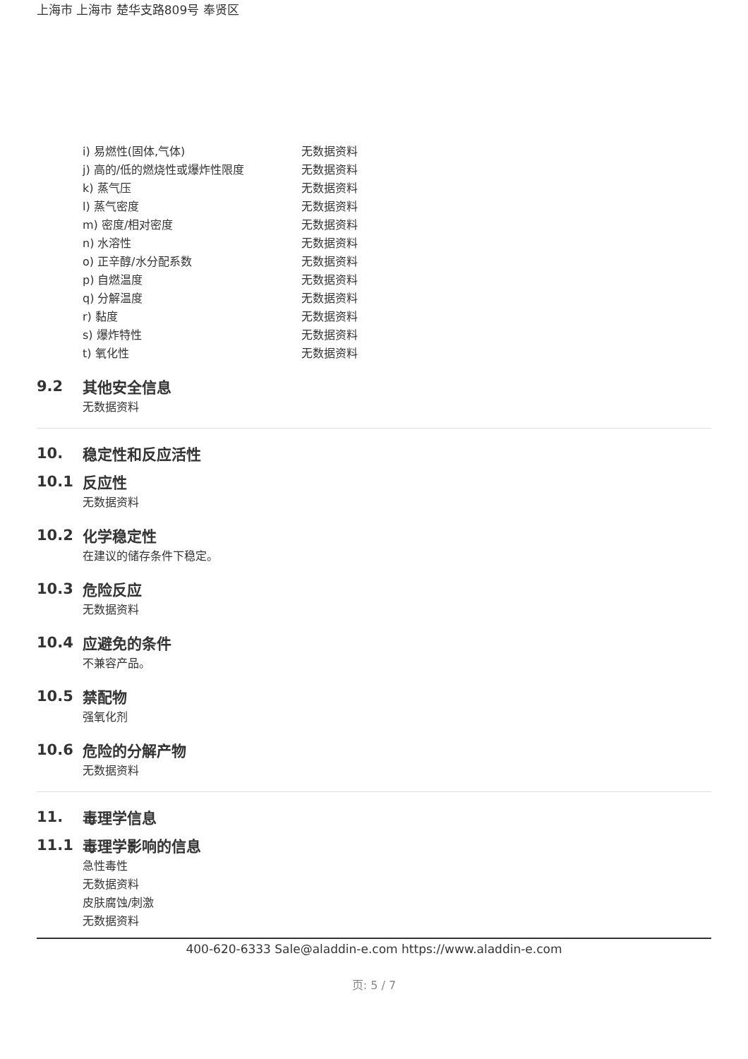上海市 上海市 楚华支路809号 奉贤区
| i) 易燃性(固体,气体) | 无数据资料 |
| j) 高的/低的燃烧性或爆炸性限度 | 无数据资料 |
| k) 蒸气压 | 无数据资料 |
| l) 蒸气密度 | 无数据资料 |
| m) 密度/相对密度 | 无数据资料 |
| n) 水溶性 | 无数据资料 |
| o) 正辛醇/水分配系数 | 无数据资料 |
| p) 自燃温度 | 无数据资料 |
| q) 分解温度 | 无数据资料 |
| r) 黏度 | 无数据资料 |
| s) 爆炸特性 | 无数据资料 |
| t) 氧化性 | 无数据资料 |
9.2 其他安全信息
无数据资料
10. 稳定性和反应活性
10.1 反应性
无数据资料
10.2 化学稳定性
在建议的储存条件下稳定。
10.3 危险反应
无数据资料
10.4 应避免的条件
不兼容产品。
10.5 禁配物
强氧化剂
10.6 危险的分解产物
无数据资料
11. 毒理学信息
11.1 毒理学影响的信息
急性毒性
无数据资料
皮肤腐蚀/刺激
无数据资料
400-620-6333 Sale@aladdin-e.com https://www.aladdin-e.com
页: 5 / 7